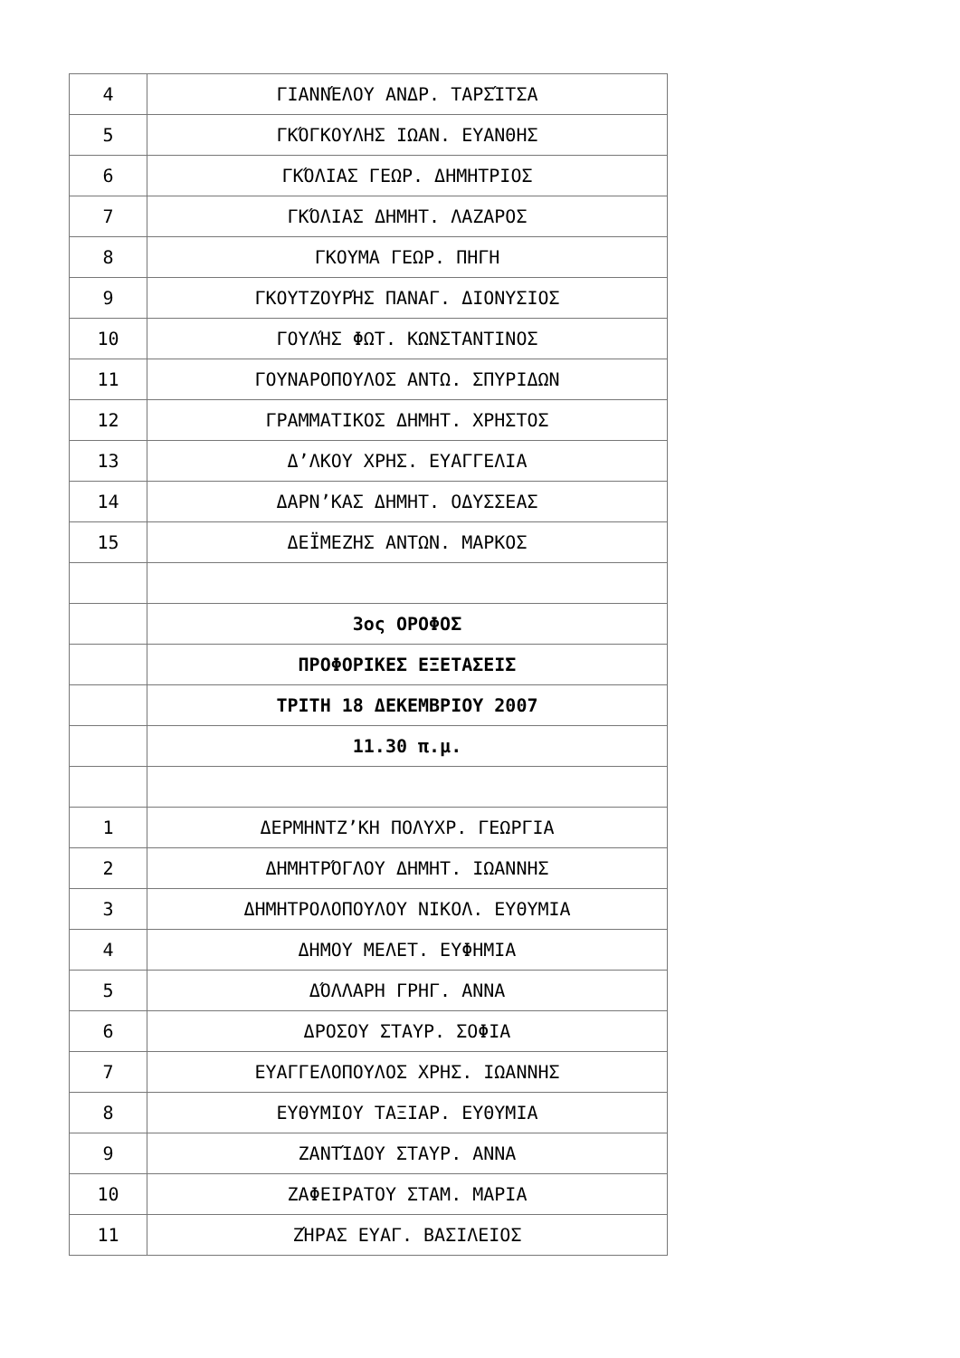| 4 | ΓΙΑΝΝΈΛΟΥ ΑΝΔΡ. ΤΑΡΣΊΤΣΑ |
| 5 | ΓΚΌΓΚΟΥΛΗΣ ΙΩΑΝ. ΕΥΑΝΘΗΣ |
| 6 | ΓΚΌΛΙΑΣ ΓΕΩΡ. ΔΗΜΗΤΡΙΟΣ |
| 7 | ΓΚΌΛΙΑΣ ΔΗΜΗΤ. ΛΑΖΑΡΟΣ |
| 8 | ΓΚΟΥΜΑ ΓΕΩΡ. ΠΗΓΗ |
| 9 | ΓΚΟΥΤΖΟΥΡΉΣ ΠΑΝΑΓ. ΔΙΟΝΥΣΙΟΣ |
| 10 | ΓΟΥΛΉΣ ΦΩΤ. ΚΩΝΣΤΑΝΤΙΝΟΣ |
| 11 | ΓΟΥΝΑΡΟΠΟΥΛΟΣ ΑΝΤΩ. ΣΠΥΡΙΔΩΝ |
| 12 | ΓΡΑΜΜΑΤΙΚΟΣ ΔΗΜΗΤ. ΧΡΗΣΤΟΣ |
| 13 | Δ’ΛΚΟΥ ΧΡΗΣ. ΕΥΑΓΓΕΛΙΑ |
| 14 | ΔΑΡΝ’ΚΑΣ ΔΗΜΗΤ. ΟΔΥΣΣΕΑΣ |
| 15 | ΔΕΪΜΕΖΗΣ ΑΝΤΩΝ. ΜΑΡΚΟΣ |
| | 3ος ΟΡΟΦΟΣ |
| | ΠΡΟΦΟΡΙΚΕΣ ΕΞΕΤΑΣΕΙΣ |
| | ΤΡΙΤΗ 18 ΔΕΚΕΜΒΡΙΟΥ 2007 |
| | 11.30 π.μ. |
| 1 | ΔΕΡΜΗΝΤΖ’ΚΗ ΠΟΛΥΧΡ. ΓΕΩΡΓΙΑ |
| 2 | ΔΗΜΗΤΡΌΓΛΟΥ ΔΗΜΗΤ. ΙΩΑΝΝΗΣ |
| 3 | ΔΗΜΗΤΡΟΛΟΠΟΥΛΟΥ ΝΙΚΟΛ. ΕΥΘΥΜΙΑ |
| 4 | ΔΗΜΟΥ ΜΕΛΕΤ. ΕΥΦΗΜΙΑ |
| 5 | ΔΌΛΛΑΡΗ ΓΡΗΓ. ΑΝΝΑ |
| 6 | ΔΡΟΣΟΥ ΣΤΑΥΡ. ΣΟΦΙΑ |
| 7 | ΕΥΑΓΓΕΛΟΠΟΥΛΟΣ ΧΡΗΣ. ΙΩΑΝΝΗΣ |
| 8 | ΕΥΘΥΜΙΟΥ ΤΑΞΙΑΡ. ΕΥΘΥΜΙΑ |
| 9 | ΖΑΝΤΊΔΟΥ ΣΤΑΥΡ. ΑΝΝΑ |
| 10 | ΖΑΦΕΙΡΑΤΟΥ ΣΤΑΜ. ΜΑΡΙΑ |
| 11 | ΖΉΡΑΣ ΕΥΑΓ. ΒΑΣΙΛΕΙΟΣ |